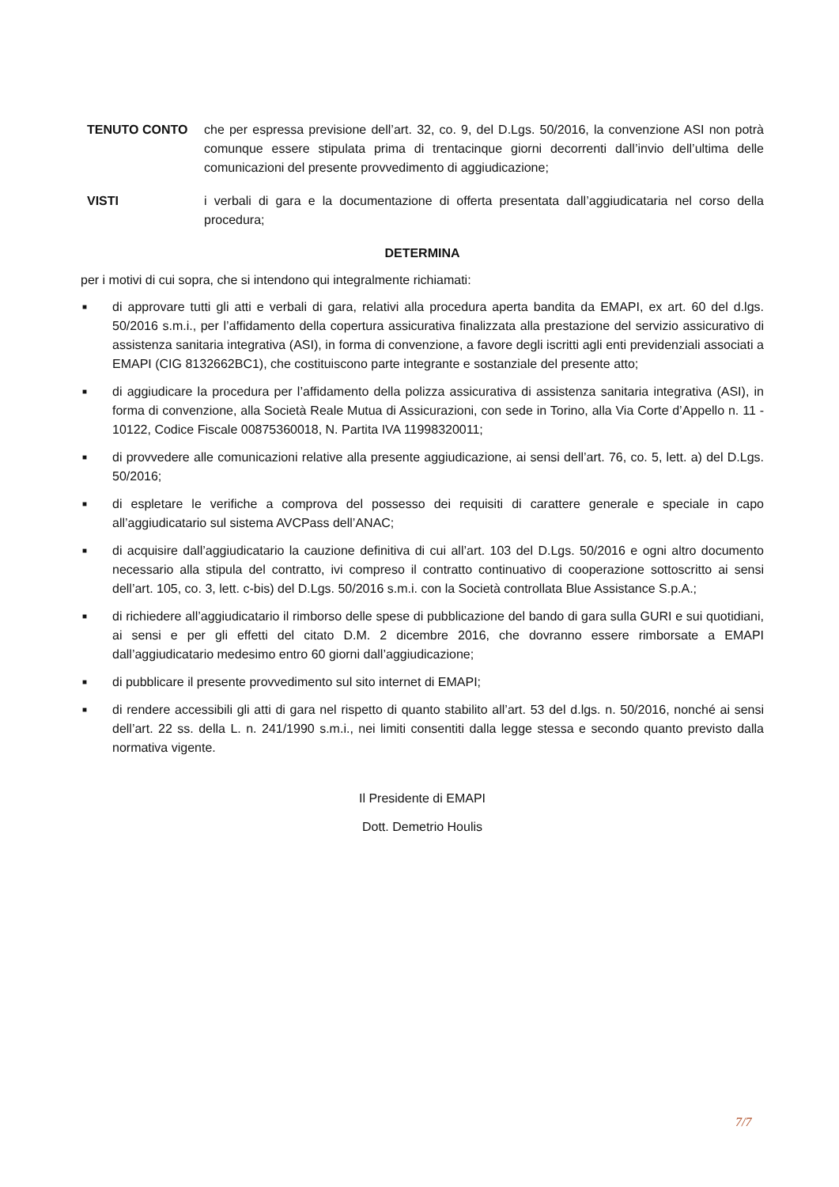TENUTO CONTO che per espressa previsione dell’art. 32, co. 9, del D.Lgs. 50/2016, la convenzione ASI non potrà comunque essere stipulata prima di trentacinque giorni decorrenti dall’invio dell’ultima delle comunicazioni del presente provvedimento di aggiudicazione;
VISTI i verbali di gara e la documentazione di offerta presentata dall’aggiudicataria nel corso della procedura;
DETERMINA
per i motivi di cui sopra, che si intendono qui integralmente richiamati:
■ di approvare tutti gli atti e verbali di gara, relativi alla procedura aperta bandita da EMAPI, ex art. 60 del d.lgs. 50/2016 s.m.i., per l’affidamento della copertura assicurativa finalizzata alla prestazione del servizio assicurativo di assistenza sanitaria integrativa (ASI), in forma di convenzione, a favore degli iscritti agli enti previdenziali associati a EMAPI (CIG 8132662BC1), che costituiscono parte integrante e sostanziale del presente atto;
■ di aggiudicare la procedura per l’affidamento della polizza assicurativa di assistenza sanitaria integrativa (ASI), in forma di convenzione, alla Società Reale Mutua di Assicurazioni, con sede in Torino, alla Via Corte d’Appello n. 11 - 10122, Codice Fiscale 00875360018, N. Partita IVA 11998320011;
■ di provvedere alle comunicazioni relative alla presente aggiudicazione, ai sensi dell’art. 76, co. 5, lett. a) del D.Lgs. 50/2016;
■ di espletare le verifiche a comprova del possesso dei requisiti di carattere generale e speciale in capo all’aggiudicatario sul sistema AVCPass dell’ANAC;
■ di acquisire dall’aggiudicatario la cauzione definitiva di cui all’art. 103 del D.Lgs. 50/2016 e ogni altro documento necessario alla stipula del contratto, ivi compreso il contratto continuativo di cooperazione sottoscritto ai sensi dell’art. 105, co. 3, lett. c-bis) del D.Lgs. 50/2016 s.m.i. con la Società controllata Blue Assistance S.p.A.;
■ di richiedere all’aggiudicatario il rimborso delle spese di pubblicazione del bando di gara sulla GURI e sui quotidiani, ai sensi e per gli effetti del citato D.M. 2 dicembre 2016, che dovranno essere rimborsate a EMAPI dall’aggiudicatario medesimo entro 60 giorni dall’aggiudicazione;
■ di pubblicare il presente provvedimento sul sito internet di EMAPI;
■ di rendere accessibili gli atti di gara nel rispetto di quanto stabilito all’art. 53 del d.lgs. n. 50/2016, nonché ai sensi dell’art. 22 ss. della L. n. 241/1990 s.m.i., nei limiti consentiti dalla legge stessa e secondo quanto previsto dalla normativa vigente.
Il Presidente di EMAPI
Dott. Demetrio Houlis
7/7